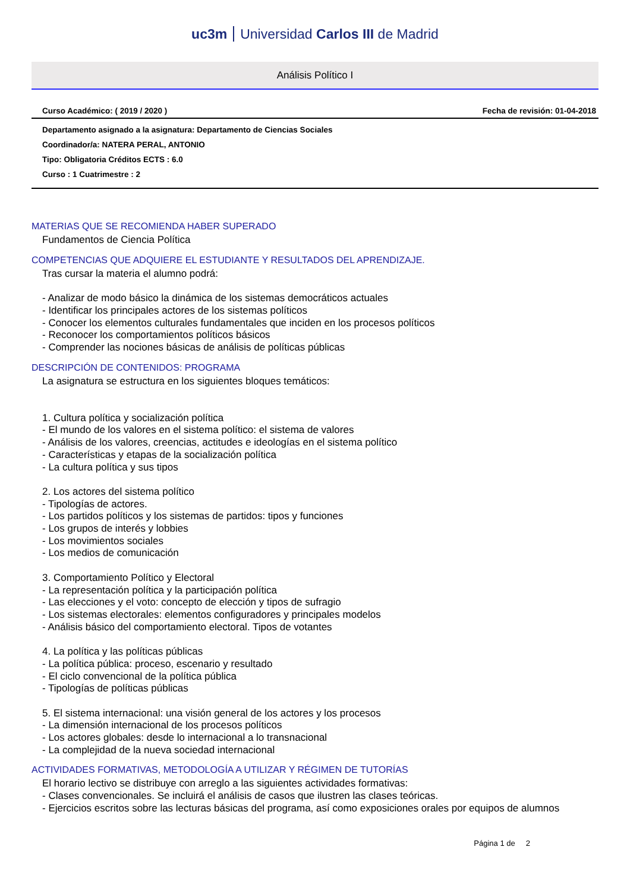uc3m Universidad Carlos III de Madrid
Análisis Político I
Curso Académico: ( 2019 / 2020 ) Fecha de revisión: 01-04-2018
Departamento asignado a la asignatura: Departamento de Ciencias Sociales
Coordinador/a: NATERA PERAL, ANTONIO
Tipo: Obligatoria Créditos ECTS : 6.0
Curso : 1 Cuatrimestre : 2
MATERIAS QUE SE RECOMIENDA HABER SUPERADO
Fundamentos de Ciencia Política
COMPETENCIAS QUE ADQUIERE EL ESTUDIANTE Y RESULTADOS DEL APRENDIZAJE.
Tras cursar la materia el alumno podrá:
- Analizar de modo básico la dinámica de los sistemas democráticos actuales
- Identificar los principales actores de los sistemas políticos
- Conocer los elementos culturales fundamentales que inciden en los procesos políticos
- Reconocer los comportamientos políticos básicos
- Comprender las nociones básicas de análisis de políticas públicas
DESCRIPCIÓN DE CONTENIDOS: PROGRAMA
La asignatura se estructura en los siguientes bloques temáticos:
1. Cultura política y socialización política
- El mundo de los valores en el sistema político: el sistema de valores
- Análisis de los valores, creencias, actitudes e ideologías en el sistema político
- Características y etapas de la socialización política
- La cultura política y sus tipos
2. Los actores del sistema político
- Tipologías de actores.
- Los partidos políticos y los sistemas de partidos: tipos y funciones
- Los grupos de interés y lobbies
- Los movimientos sociales
- Los medios de comunicación
3. Comportamiento Político y Electoral
- La representación política y la participación política
- Las elecciones y el voto: concepto de elección y tipos de sufragio
- Los sistemas electorales: elementos configuradores y principales modelos
- Análisis básico del comportamiento electoral. Tipos de votantes
4. La política y las políticas públicas
- La política pública: proceso, escenario y resultado
- El ciclo convencional de la política pública
- Tipologías de políticas públicas
5. El sistema internacional: una visión general de los actores y los procesos
- La dimensión internacional de los procesos políticos
- Los actores globales: desde lo internacional a lo transnacional
- La complejidad de la nueva sociedad internacional
ACTIVIDADES FORMATIVAS, METODOLOGÍA A UTILIZAR Y RÉGIMEN DE TUTORÍAS
El horario lectivo se distribuye con arreglo a las siguientes actividades formativas:
- Clases convencionales. Se incluirá el análisis de casos que ilustren las clases teóricas.
- Ejercicios escritos sobre las lecturas básicas del programa, así como exposiciones orales por equipos de alumnos
Página 1 de 2